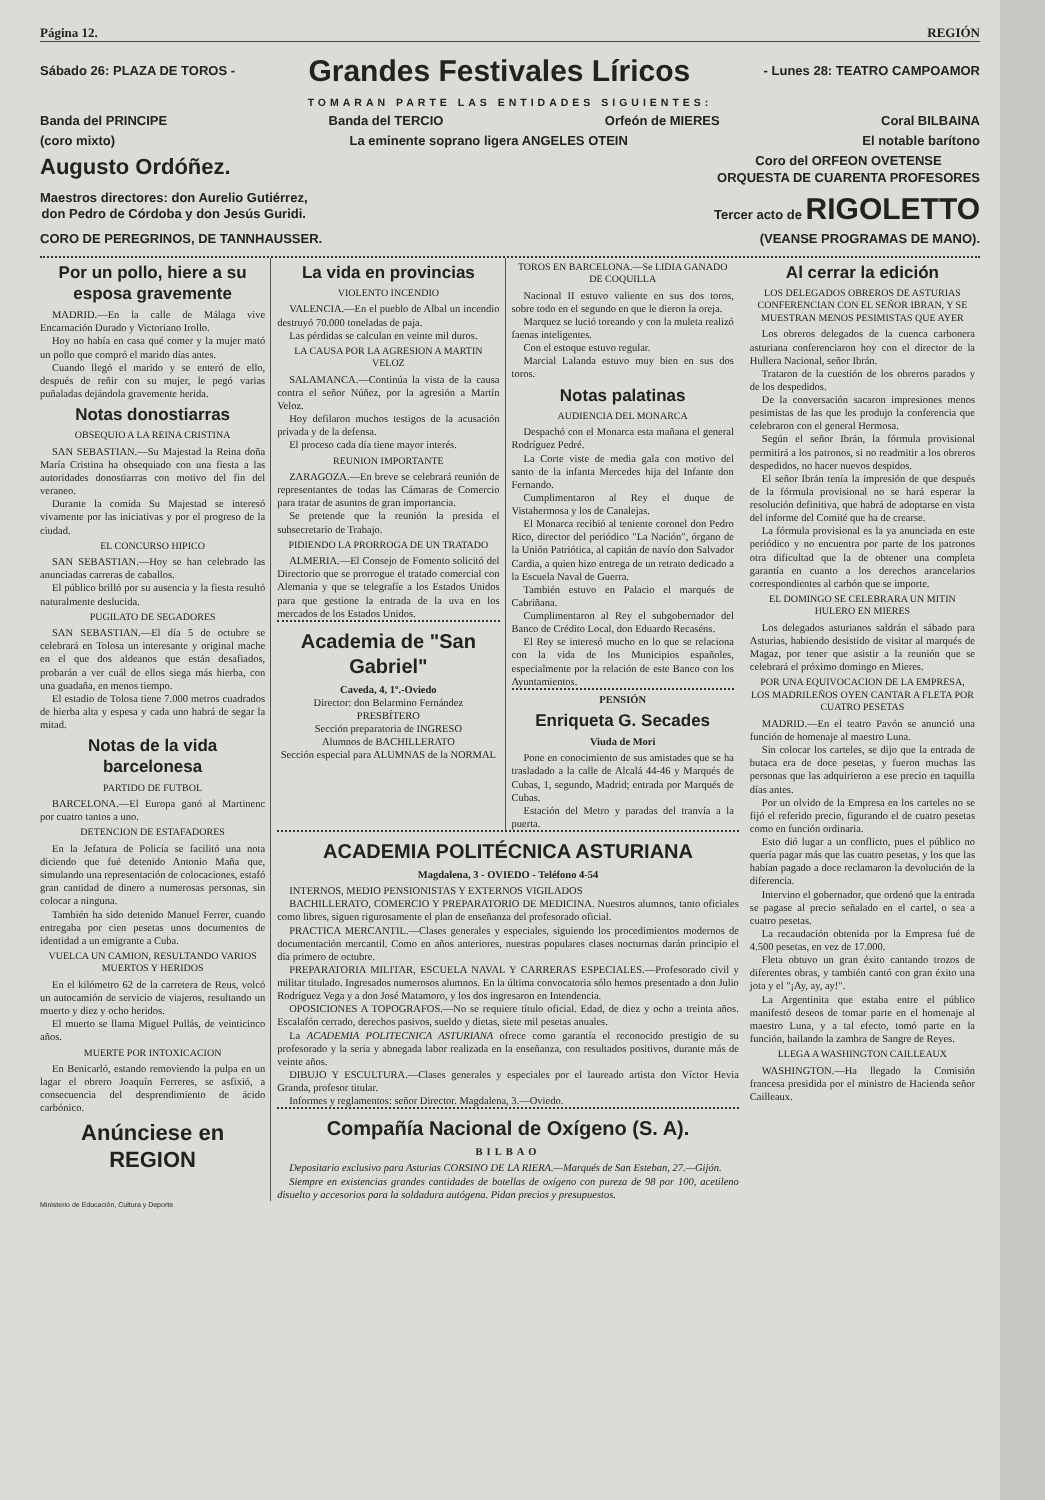Página 12. REGIÓN
Sábado 26: PLAZA DE TOROS -
Grandes Festivales Líricos
- Lunes 28: TEATRO CAMPOAMOR
TOMARAN PARTE LAS ENTIDADES SIGUIENTES:
Banda del PRINCIPE Banda del TERCIO Orfeón de MIERES Coral BILBAINA
(coro mixto) La eminente soprano ligera ANGELES OTEIN El notable barítono
Augusto Ordóñez. Coro del ORFEON OVETENSE
ORQUESTA DE CUARENTA PROFESORES
Maestros directores: don Aurelio Gutiérrez,
don Pedro de Córdoba y don Jesús Guridi. Tercer acto de RIGOLETTO
CORO DE PEREGRINOS, DE TANNHAUSSER. (VEANSE PROGRAMAS DE MANO).
Por un pollo, hiere a su esposa gravemente
MADRID.—En la calle de Málaga vive Encarnación Durado y Victoriano Irollo.
Hoy no había en casa qué comer y la mujer mató un pollo que compró el marido días antes.
Cuando llegó el marido y se enteró de ello, después de reñir con su mujer, le pegó varias puñaladas dejándola gravemente herida.
Notas donostiarras
OBSEQUIO A LA REINA CRISTINA
SAN SEBASTIAN.—Su Majestad la Reina doña María Cristina ha obsequiado con una fiesta a las autoridades donostiarras con motivo del fin del veraneo.
Durante la comida Su Majestad se interesó vivamente por las iniciativas y por el progreso de la ciudad.
EL CONCURSO HIPICO
SAN SEBASTIAN.—Hoy se han celebrado las anunciadas carreras de caballos.
El público brilló por su ausencia y la fiesta resultó naturalmente deslucida.
PUGILATO DE SEGADORES
SAN SEBASTIAN.—El día 5 de octubre se celebrará en Tolosa un interesante y original mache en el que dos aldeanos que están desafiados, probarán a ver cuál de ellos siega más hierba, con una guadaña, en menos tiempo.
El estadio de Tolosa tiene 7.000 metros cuadrados de hierba alta y espesa y cada uno habrá de segar la mitad.
Notas de la vida barcelonesa
PARTIDO DE FUTBOL
BARCELONA.—El Europa ganó al Martinenc por cuatro tantos a uno.
DETENCION DE ESTAFADORES
En la Jefatura de Policía se facilitó una nota diciendo que fué detenido Antonio Maña que, simulando una representación de colocaciones, estafó gran cantidad de dinero a numerosas personas, sin colocar a ninguna.
También ha sido detenido Manuel Ferrer, cuando entregaba por cien pesetas unos documentos de identidad a un emigrante a Cuba.
VUELCA UN CAMION, RESULTANDO VARIOS MUERTOS Y HERIDOS
En el kilómetro 62 de la carretera de Reus, volcó un autocamión de servicio de viajeros, resultando un muerto y diez y ocho heridos.
El muerto se llama Miguel Pullás, de veinticinco años.
MUERTE POR INTOXICACION
En Benicarló, estando removiendo la pulpa en un lagar el obrero Joaquín Ferreres, se asfixió, a consecuencia del desprendimiento de ácido carbónico.
Anúnciese en REGION
La vida en provincias
VIOLENTO INCENDIO
VALENCIA.—En el pueblo de Albal un incendio destruyó 70.000 toneladas de paja.
Las pérdidas se calculan en veinte mil duros.
LA CAUSA POR LA AGRESION A MARTIN VELOZ
SALAMANCA.—Continúa la vista de la causa contra el señor Núñez, por la agresión a Martín Veloz.
Hoy defilaron muchos testigos de la acusación privada y de la defensa.
El proceso cada día tiene mayor interés.
REUNION IMPORTANTE
ZARAGOZA.—En breve se celebrará reunión de representantes de todas las Cámaras de Comercio para tratar de asuntos de gran importancia.
Se pretende que la reunión la presida el subsecretario de Trabajo.
PIDIENDO LA PRORROGA DE UN TRATADO
ALMERIA.—El Consejo de Fomento solicitó del Directorio que se prorrogue el tratado comercial con Alemania y que se telegrafíe a los Estados Unidos para que gestione la entrada de la uva en los mercados de los Estados Unidos.
Academia de "San Gabriel"
Caveda, 4, 1º.-Oviedo
Director: don Belarmino Fernández
PRESBÍTERO
Sección preparatoria de INGRESO
Alumnos de BACHILLERATO
Sección especial para ALUMNAS de la NORMAL
TOROS EN BARCELONA.—Se LIDIA GANADO DE COQUILLA
Nacional II estuvo valiente en sus dos toros, sobre todo en el segundo en que le dieron la oreja.
Marquez se lució toreando y con la muleta realizó faenas inteligentes.
Con el estoque estuvo regular.
Marcial Lalanda estuvo muy bien en sus dos toros.
Notas palatinas
AUDIENCIA DEL MONARCA
Despachó con el Monarca esta mañana el general Rodríguez Pedré.
La Corte viste de media gala con motivo del santo de la infanta Mercedes hija del Infante don Fernando.
Cumplimentaron al Rey el duque de Vistahermosa y los de Canalejas.
El Monarca recibió al teniente coronel don Pedro Rico, director del periódico "La Nación", órgano de la Unión Patriótica, al capitán de navío don Salvador Cardia, a quien hizo entrega de un retrato dedicado a la Escuela Naval de Guerra.
También estuvo en Palacio el marqués de Cabriñana.
Cumplimentaron al Rey el subgobernador del Banco de Crédito Local, don Eduardo Recaséns.
El Rey se interesó mucho en lo que se relaciona con la vida de los Municipios españoles, especialmente por la relación de este Banco con los Ayuntamientos.
PENSIÓN
Enriqueta G. Secades
Viuda de Mori
Pone en conocimiento de sus amistades que se ha trasladado a la calle de Alcalá 44-46 y Marqués de Cubas, 1, segundo, Madrid; entrada por Marqués de Cubas.
Estación del Metro y paradas del tranvía a la puerta.
ACADEMIA POLITÉCNICA ASTURIANA
Magdalena, 3 - OVIEDO - Teléfono 4-54
INTERNOS, MEDIO PENSIONISTAS Y EXTERNOS VIGILADOS
BACHILLERATO, COMERCIO Y PREPARATORIO DE MEDICINA. Nuestros alumnos, tanto oficiales como libres, siguen rigurosamente el plan de enseñanza del profesorado oficial.
PRACTICA MERCANTIL.—Clases generales y especiales, siguiendo los procedimientos modernos de documentación mercantil. Como en años anteriores, nuestras populares clases nocturnas darán principio el día primero de octubre.
PREPARATORIA MILITAR, ESCUELA NAVAL Y CARRERAS ESPECIALES.—Profesorado civil y militar titulado. Ingresados numerosos alumnos. En la última convocatoria sólo hemos presentado a don Julio Rodríguez Vega y a don José Matamoro, y los dos ingresaron en Intendencia.
OPOSICIONES A TOPOGRAFOS.—No se requiere título oficial. Edad, de diez y ocho a treinta años. Escalafón cerrado, derechos pasivos, sueldo y dietas, siete mil pesetas anuales.
La ACADEMIA POLITECNICA ASTURIANA ofrece como garantía el reconocido prestigio de su profesorado y la seria y abnegada labor realizada en la enseñanza, con resultados positivos, durante más de veinte años.
DIBUJO Y ESCULTURA.—Clases generales y especiales por el laureado artista don Víctor Hevia Granda, profesor titular.
Informes y reglamentos: señor Director. Magdalena, 3.—Oviedo.
Compañía Nacional de Oxígeno (S. A).
BILBAO
Depositario exclusivo para Asturias CORSINO DE LA RIERA.—Marqués de San Esteban, 27.—Gijón.
Siempre en existencias grandes cantidades de botellas de oxígeno con pureza de 98 por 100, acetileno disuelto y accesorios para la soldadura autógena. Pidan precios y presupuestos.
Al cerrar la edición
LOS DELEGADOS OBREROS DE ASTURIAS CONFERENCIAN CON EL SEÑOR IBRAN, Y SE MUESTRAN MENOS PESIMISTAS QUE AYER
Los obreros delegados de la cuenca carbonera asturiana conferenciaron hoy con el director de la Hullera Nacional, señor Ibrán.
Trataron de la cuestión de los obreros parados y de los despedidos.
De la conversación sacaron impresiones menos pesimistas de las que les produjo la conferencia que celebraron con el general Hermosa.
Según el señor Ibrán, la fórmula provisional permitirá a los patronos, si no readmitir a los obreros despedidos, no hacer nuevos despidos.
El señor Ibrán tenía la impresión de que después de la fórmula provisional no se hará esperar la resolución definitiva, que habrá de adoptarse en vista del informe del Comité que ha de crearse.
La fórmula provisional es la ya anunciada en este periódico y no encuentra por parte de los patronos otra dificultad que la de obtener una completa garantía en cuanto a los derechos arancelarios correspondientes al carbón que se importe.
EL DOMINGO SE CELEBRARA UN MITIN HULERO EN MIERES
Los delegados asturianos saldrán el sábado para Asturias, habiendo desistido de visitar al marqués de Magaz, por tener que asistir a la reunión que se celebrará el próximo domingo en Mieres.
POR UNA EQUIVOCACION DE LA EMPRESA, LOS MADRILEÑOS OYEN CANTAR A FLETA POR CUATRO PESETAS
MADRID.—En el teatro Pavón se anunció una función de homenaje al maestro Luna.
Sin colocar los carteles, se dijo que la entrada de butaca era de doce pesetas, y fueron muchas las personas que las adquirieron a ese precio en taquilla días antes.
Por un olvido de la Empresa en los carteles no se fijó el referido precio, figurando el de cuatro pesetas como en función ordinaria.
Esto dió lugar a un conflicto, pues el público no quería pagar más que las cuatro pesetas, y los que las habían pagado a doce reclamaron la devolución de la diferencia.
Intervino el gobernador, que ordenó que la entrada se pagase al precio señalado en el cartel, o sea a cuatro pesetas.
La recaudación obtenida por la Empresa fué de 4.500 pesetas, en vez de 17.000.
Fleta obtuvo un gran éxito cantando trozos de diferentes obras, y también cantó con gran éxito una jota y el "¡Ay, ay, ay!".
La Argentinita que estaba entre el público manifestó deseos de tomar parte en el homenaje al maestro Luna, y a tal efecto, tomó parte en la función, bailando la zambra de Sangre de Reyes.
LLEGA A WASHINGTON CAILLEAUX
WASHINGTON.—Ha llegado la Comisión francesa presidida por el ministro de Hacienda señor Cailleaux.
Ministerio de Educación, Cultura y Deporte